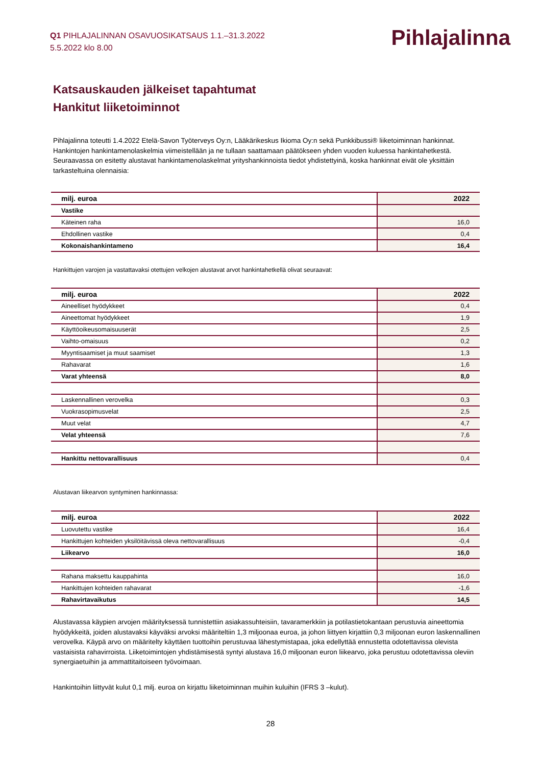Q1 PIHLAJALINNAN OSAVUOSIKATSAUS 1.1.–31.3.2022
5.5.2022 klo 8.00
Pihlajalinna
Katsauskauden jälkeiset tapahtumat
Hankitut liiketoiminnot
Pihlajalinna toteutti 1.4.2022 Etelä-Savon Työterveys Oy:n, Lääkärikeskus Ikioma Oy:n sekä Punkkibussi® liiketoiminnan hankinnat. Hankintojen hankintamenolaskelmia viimeistellään ja ne tullaan saattamaan päätökseen yhden vuoden kuluessa hankintahetkestä. Seuraavassa on esitetty alustavat hankintamenolaskelmat yrityshankinnoista tiedot yhdistettyinä, koska hankinnat eivät ole yksittäin tarkasteltuina olennaisia:
| milj. euroa | 2022 |
| Vastike | |
| Käteinen raha | 16,0 |
| Ehdollinen vastike | 0,4 |
| Kokonaishankintameno | 16,4 |
Hankittujen varojen ja vastattavaksi otettujen velkojen alustavat arvot hankintahetkellä olivat seuraavat:
| milj. euroa | 2022 |
| Aineelliset hyödykkeet | 0,4 |
| Aineettomat hyödykkeet | 1,9 |
| Käyttöoikeusomaisuuserät | 2,5 |
| Vaihto-omaisuus | 0,2 |
| Myyntisaamiset ja muut saamiset | 1,3 |
| Rahavarat | 1,6 |
| Varat yhteensä | 8,0 |
| Laskennallinen verovelka | 0,3 |
| Vuokrasopimusvelat | 2,5 |
| Muut velat | 4,7 |
| Velat yhteensä | 7,6 |
| Hankittu nettovarallisuus | 0,4 |
Alustavan liikearvon syntyminen hankinnassa:
| milj. euroa | 2022 |
| Luovutettu vastike | 16,4 |
| Hankittujen kohteiden yksilöitävissä oleva nettovarallisuus | -0,4 |
| Liikearvo | 16,0 |
| Rahana maksettu kauppahinta | 16,0 |
| Hankittujen kohteiden rahavarat | -1,6 |
| Rahavirtavaikutus | 14,5 |
Alustavassa käypien arvojen määrityksessä tunnistettiin asiakassuhteisiin, tavaramerkkiin ja potilastietokantaan perustuvia aineettomia hyödykkeitä, joiden alustavaksi käyväksi arvoksi määriteltiin 1,3 miljoonaa euroa, ja johon liittyen kirjattiin 0,3 miljoonan euron laskennallinen verovelka. Käypä arvo on määritelty käyttäen tuottoihin perustuvaa lähestymistapaa, joka edellyttää ennustetta odotettavissa olevista vastaisista rahavirroista. Liiketoimintojen yhdistämisestä syntyi alustava 16,0 miljoonan euron liikearvo, joka perustuu odotettavissa oleviin synergiaetuihin ja ammattitaitoiseen työvoimaan.
Hankintoihin liittyvät kulut 0,1 milj. euroa on kirjattu liiketoiminnan muihin kuluihin (IFRS 3 –kulut).
28